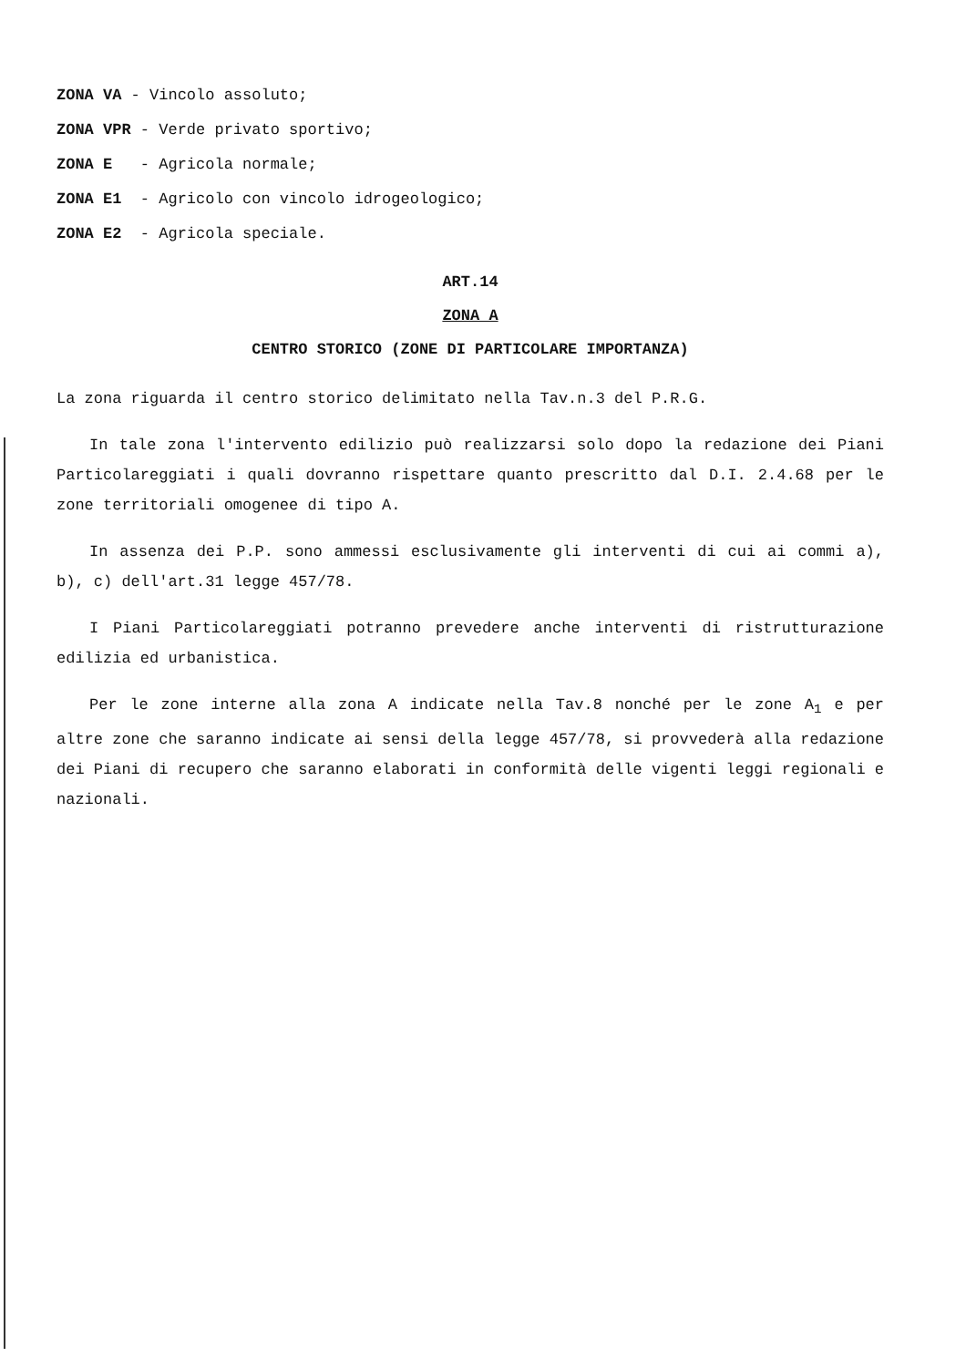ZONA VA - Vincolo assoluto;
ZONA VPR - Verde privato sportivo;
ZONA E - Agricola normale;
ZONA E1 - Agricolo con vincolo idrogeologico;
ZONA E2 - Agricola speciale.
ART.14
ZONA A
CENTRO STORICO (ZONE DI PARTICOLARE IMPORTANZA)
La zona riguarda il centro storico delimitato nella Tav.n.3 del P.R.G.
In tale zona l'intervento edilizio può realizzarsi solo dopo la redazione dei Piani Particolareggiati i quali dovranno rispettare quanto prescritto dal D.I. 2.4.68 per le zone territoriali omogenee di tipo A.
In assenza dei P.P. sono ammessi esclusivamente gli interventi di cui ai commi a), b), c) dell'art.31 legge 457/78.
I Piani Particolareggiati potranno prevedere anche interventi di ristrutturazione edilizia ed urbanistica.
Per le zone interne alla zona A indicate nella Tav.8 nonché per le zone A<sub>1</sub> e per altre zone che saranno indicate ai sensi della legge 457/78, si provvederà alla redazione dei Piani di recupero che saranno elaborati in conformità delle vigenti leggi regionali e nazionali.